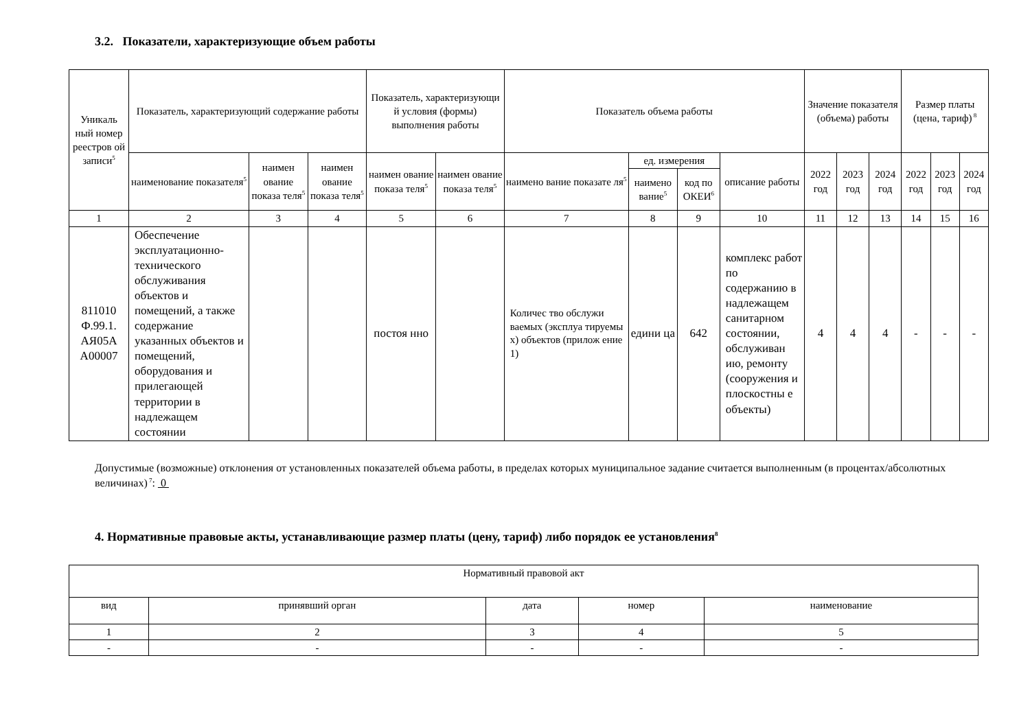3.2. Показатели, характеризующие объем работы
| Уникаль ный номер реестров ой записи<sup>5</sup> | Показатель, характеризующий содержание работы | | | Показатель, характеризующи й условия (формы) выполнения работы | | Показатель объема работы | | | | Значение показателя (объема) работы | | | Размер платы (цена, тариф)<sup>8</sup> | | |
| --- | --- | --- | --- | --- | --- | --- | --- | --- | --- | --- | --- | --- | --- | --- | --- |
| | наименование показателя<sup>5</sup> | наимен ование показа теля<sup>5</sup> | наимен ование показа теля<sup>5</sup> | наимен ование показа теля<sup>5</sup> | наимен ование показа теля<sup>5</sup> | наимено вание показате ля<sup>5</sup> | ед. измерения | | описание работы | 2022 год | 2023 год | 2024 год | 2022 год | 2023 год | 2024 год |
| | | | | | | | наимено вание<sup>5</sup> | код по ОКЕИ<sup>6</sup> | | | | | | | |
| 1 | 2 | 3 | 4 | 5 | 6 | 7 | 8 | 9 | 10 | 11 | 12 | 13 | 14 | 15 | 16 |
| 811010 Ф.99.1. АЯ05А А00007 | Обеспечение эксплуатационно-технического обслуживания объектов и помещений, а также содержание указанных объектов и помещений, оборудования и прилегающей территории в надлежащем состоянии | | | постоя нно | | Количес тво обслужи ваемых (эксплуа тируемы х) объектов (прилож ение 1) | едини ца | 642 | комплекс работ по содержанию в надлежащем санитарном состоянии, обслуживан ию, ремонту (сооружения и плоскостны е объекты) | 4 | 4 | 4 | - | - | - |
Допустимые (возможные) отклонения от установленных показателей объема работы, в пределах которых муниципальное задание считается выполненным (в процентах/абсолютных величинах)<sup>7</sup>: 0
4. Нормативные правовые акты, устанавливающие размер платы (цену, тариф) либо порядок ее установления<sup>8</sup>
| Нормативный правовой акт | | | | |
| вид | принявший орган | дата | номер | наименование |
| 1 | 2 | 3 | 4 | 5 |
| - | - | - | - | - |